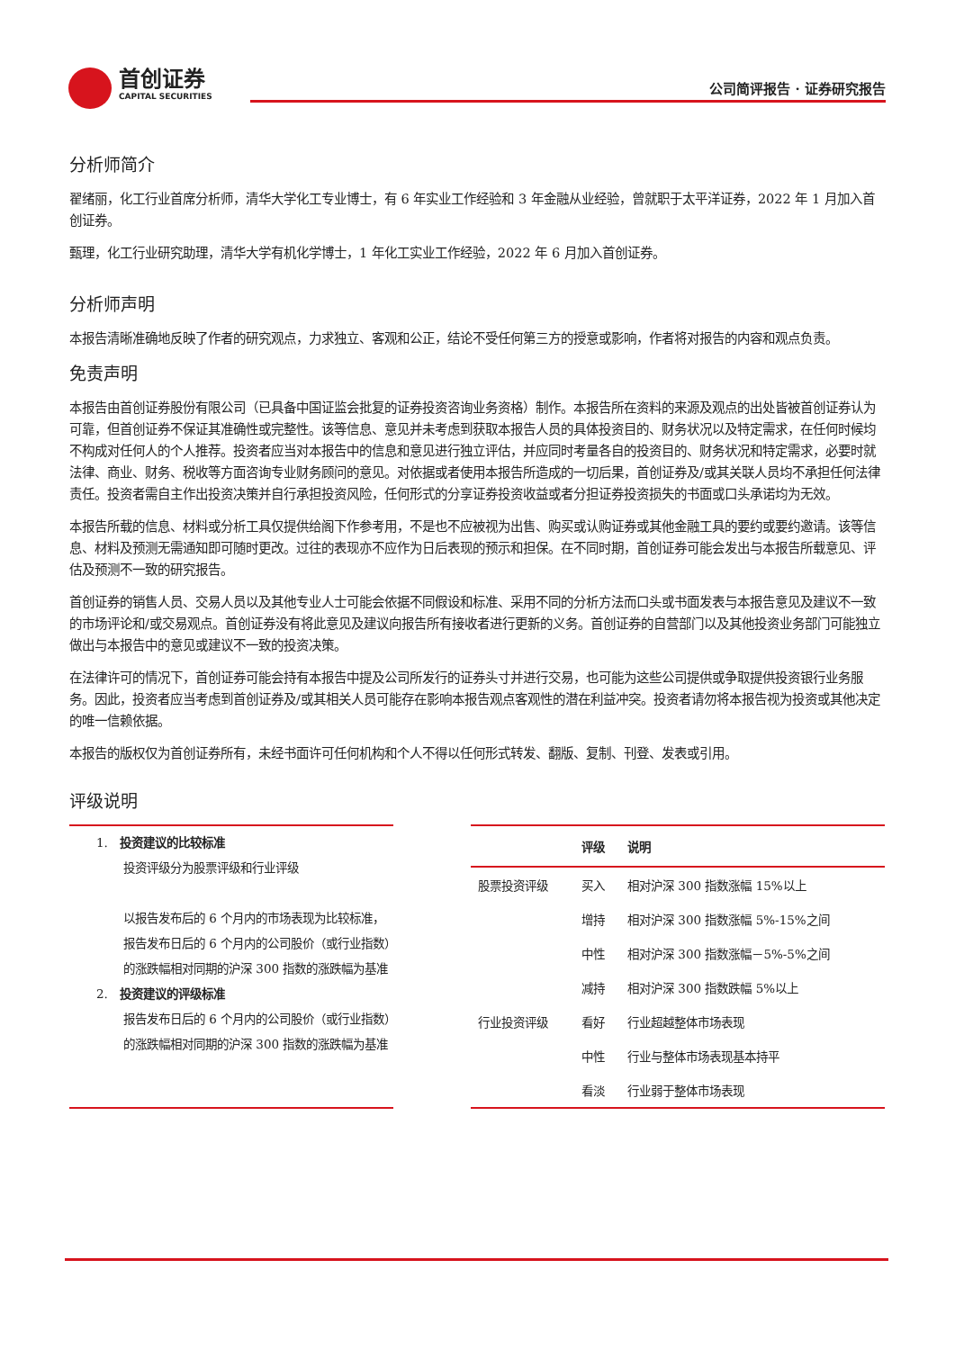首创证券 CAPITAL SECURITIES
公司简评报告 · 证券研究报告
分析师简介
翟绪丽，化工行业首席分析师，清华大学化工专业博士，有 6 年实业工作经验和 3 年金融从业经验，曾就职于太平洋证券，2022 年 1 月加入首创证券。
甄理，化工行业研究助理，清华大学有机化学博士，1 年化工实业工作经验，2022 年 6 月加入首创证券。
分析师声明
本报告清晰准确地反映了作者的研究观点，力求独立、客观和公正，结论不受任何第三方的授意或影响，作者将对报告的内容和观点负责。
免责声明
本报告由首创证券股份有限公司（已具备中国证监会批复的证券投资咨询业务资格）制作。本报告所在资料的来源及观点的出处皆被首创证券认为可靠，但首创证券不保证其准确性或完整性。该等信息、意见并未考虑到获取本报告人员的具体投资目的、财务状况以及特定需求，在任何时候均不构成对任何人的个人推荐。投资者应当对本报告中的信息和意见进行独立评估，并应同时考量各自的投资目的、财务状况和特定需求，必要时就法律、商业、财务、税收等方面咨询专业财务顾问的意见。对依据或者使用本报告所造成的一切后果，首创证券及/或其关联人员均不承担任何法律责任。投资者需自主作出投资决策并自行承担投资风险，任何形式的分享证券投资收益或者分担证券投资损失的书面或口头承诺均为无效。
本报告所载的信息、材料或分析工具仅提供给阁下作参考用，不是也不应被视为出售、购买或认购证券或其他金融工具的要约或要约邀请。该等信息、材料及预测无需通知即可随时更改。过往的表现亦不应作为日后表现的预示和担保。在不同时期，首创证券可能会发出与本报告所载意见、评估及预测不一致的研究报告。
首创证券的销售人员、交易人员以及其他专业人士可能会依据不同假设和标准、采用不同的分析方法而口头或书面发表与本报告意见及建议不一致的市场评论和/或交易观点。首创证券没有将此意见及建议向报告所有接收者进行更新的义务。首创证券的自营部门以及其他投资业务部门可能独立做出与本报告中的意见或建议不一致的投资决策。
在法律许可的情况下，首创证券可能会持有本报告中提及公司所发行的证券头寸并进行交易，也可能为这些公司提供或争取提供投资银行业务服务。因此，投资者应当考虑到首创证券及/或其相关人员可能存在影响本报告观点客观性的潜在利益冲突。投资者请勿将本报告视为投资或其他决定的唯一信赖依据。
本报告的版权仅为首创证券所有，未经书面许可任何机构和个人不得以任何形式转发、翻版、复制、刊登、发表或引用。
评级说明
1. 投资建议的比较标准
投资评级分为股票评级和行业评级
以报告发布后的 6 个月内的市场表现为比较标准，报告发布日后的 6 个月内的公司股价（或行业指数）的涨跌幅相对同期的沪深 300 指数的涨跌幅为基准
2. 投资建议的评级标准
报告发布日后的 6 个月内的公司股价（或行业指数）的涨跌幅相对同期的沪深 300 指数的涨跌幅为基准
| | 评级 | 说明 |
| --- | --- | --- |
| 股票投资评级 | 买入 | 相对沪深 300 指数涨幅 15%以上 |
| | 增持 | 相对沪深 300 指数涨幅 5%-15%之间 |
| | 中性 | 相对沪深 300 指数涨幅－5%-5%之间 |
| | 减持 | 相对沪深 300 指数跌幅 5%以上 |
| 行业投资评级 | 看好 | 行业超越整体市场表现 |
| | 中性 | 行业与整体市场表现基本持平 |
| | 看淡 | 行业弱于整体市场表现 |